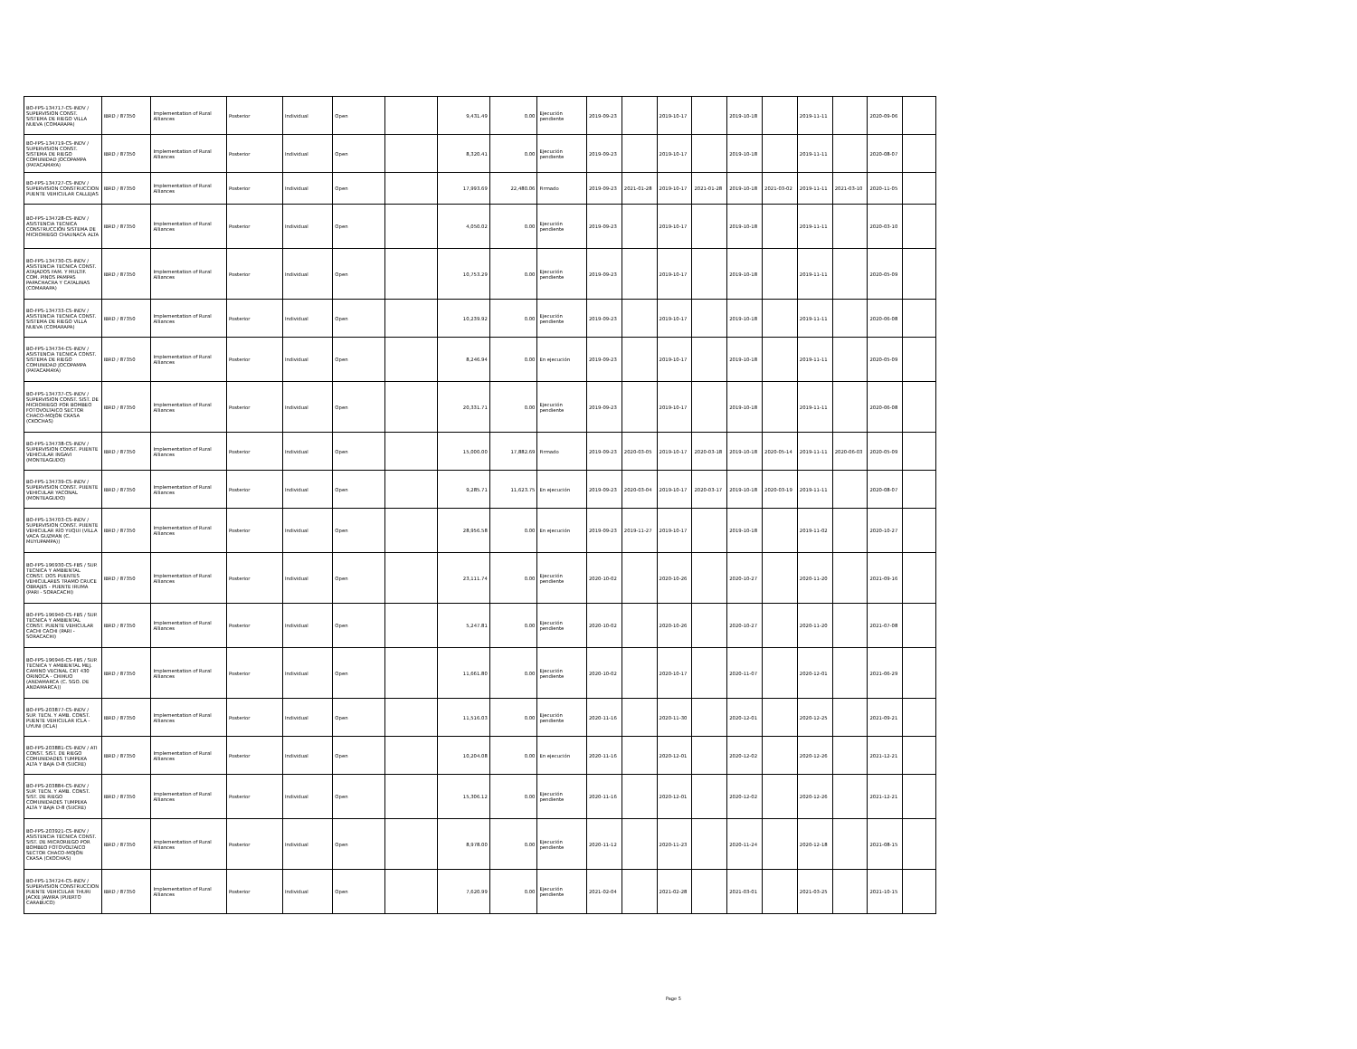| BO-FPS-134717-CS-INDV / SUPERVISION CONST. SISTEMA DE RIEGO VILLA NUEVA (COMARAPA) | IBRD / 87350 | Implementation of Rural Alliances | Posterior | Individual | Open | | 9,431.49 | 0.00 | Ejecución pendiente | 2019-09-23 | | 2019-10-17 | | 2019-10-18 | | 2019-11-11 | | 2020-09-06 | |
| BO-FPS-134719-CS-INDV / SUPERVISION CONST. SISTEMA DE RIEGO COMUNIDAD JOCOPAMPA (PATACAMAYA) | IBRD / 87350 | Implementation of Rural Alliances | Posterior | Individual | Open | | 8,320.41 | 0.00 | Ejecución pendiente | 2019-09-23 | | 2019-10-17 | | 2019-10-18 | | 2019-11-11 | | 2020-08-07 | |
| BO-FPS-134727-CS-INDV / SUPERVISION CONSTRUCCION PUENTE VEHICULAR CALLEJAS | IBRD / 87350 | Implementation of Rural Alliances | Posterior | Individual | Open | | 17,993.69 | 22,480.06 | Firmado | 2019-09-23 | 2021-01-28 | 2019-10-17 | 2021-01-28 | 2019-10-18 | 2021-03-02 | 2019-11-11 | 2021-03-10 | 2020-11-05 | |
| BO-FPS-134728-CS-INDV / ASISTENCIA TECNICA CONSTRUCCIÓN SISTEMA DE MICRORIEGO CHAUNACA ALTA | IBRD / 87350 | Implementation of Rural Alliances | Posterior | Individual | Open | | 4,050.02 | 0.00 | Ejecución pendiente | 2019-09-23 | | 2019-10-17 | | 2019-10-18 | | 2019-11-11 | | 2020-03-10 | |
| BO-FPS-134730-CS-INDV / ASISTENCIA TECNICA CONST. ATAJADOS FAM. Y MULTIF. COM. PINOS PAMPAS PAPACHACRA Y CATALINAS (COMARAPA) | IBRD / 87350 | Implementation of Rural Alliances | Posterior | Individual | Open | | 10,753.29 | 0.00 | Ejecución pendiente | 2019-09-23 | | 2019-10-17 | | 2019-10-18 | | 2019-11-11 | | 2020-05-09 | |
| BO-FPS-134733-CS-INDV / ASISTENCIA TECNICA CONST. SISTEMA DE RIEGO VILLA NUEVA (COMARAPA) | IBRD / 87350 | Implementation of Rural Alliances | Posterior | Individual | Open | | 10,239.92 | 0.00 | Ejecución pendiente | 2019-09-23 | | 2019-10-17 | | 2019-10-18 | | 2019-11-11 | | 2020-06-08 | |
| BO-FPS-134734-CS-INDV / ASISTENCIA TECNICA CONST. SISTEMA DE RIEGO COMUNIDAD JOCOPAMPA (PATACAMAYA) | IBRD / 87350 | Implementation of Rural Alliances | Posterior | Individual | Open | | 8,246.94 | 0.00 | En ejecución | 2019-09-23 | | 2019-10-17 | | 2019-10-18 | | 2019-11-11 | | 2020-05-09 | |
| BO-FPS-134737-CS-INDV / SUPERVISION CONST. SIST. DE MICRORIEGO POR BOMBEO FOTOVOLTAICO SECTOR CHACO-MOJÓN CKASA (CKOCHAS) | IBRD / 87350 | Implementation of Rural Alliances | Posterior | Individual | Open | | 20,331.71 | 0.00 | Ejecución pendiente | 2019-09-23 | | 2019-10-17 | | 2019-10-18 | | 2019-11-11 | | 2020-06-08 | |
| BO-FPS-134738-CS-INDV / SUPERVISION CONST. PUENTE VEHICULAR INGAVI (MONTEAGUDO) | IBRD / 87350 | Implementation of Rural Alliances | Posterior | Individual | Open | | 15,000.00 | 17,882.69 | Firmado | 2019-09-23 | 2020-03-05 | 2019-10-17 | 2020-03-18 | 2019-10-18 | 2020-05-14 | 2019-11-11 | 2020-06-03 | 2020-05-09 | |
| BO-FPS-134739-CS-INDV / SUPERVISION CONST. PUENTE VEHICULAR YACONAL (MONTEAGUDO) | IBRD / 87350 | Implementation of Rural Alliances | Posterior | Individual | Open | | 9,285.71 | 11,623.75 | En ejecución | 2019-09-23 | 2020-03-04 | 2019-10-17 | 2020-03-17 | 2019-10-18 | 2020-03-19 | 2019-11-11 | | 2020-08-07 | |
| BO-FPS-134703-CS-INDV / SUPERVISION CONST. PUENTE VEHICULAR RÍO YUQUI (VILLA VACA GUZMAN (C. MUYUPAMPA)) | IBRD / 87350 | Implementation of Rural Alliances | Posterior | Individual | Open | | 28,956.58 | 0.00 | En ejecución | 2019-09-23 | 2019-11-27 | 2019-10-17 | | 2019-10-18 | | 2019-11-02 | | 2020-10-27 | |
| BO-FPS-196930-CS-FBS / SUP. TECNICA Y AMBIENTAL CONST. DOS PUENTES VEHICULARES TRAMO CRUCE OBRAJES - PUENTE IRUMA (PARI - SORACACHI) | IBRD / 87350 | Implementation of Rural Alliances | Posterior | Individual | Open | | 23,111.74 | 0.00 | Ejecución pendiente | 2020-10-02 | | 2020-10-26 | | 2020-10-27 | | 2020-11-20 | | 2021-09-16 | |
| BO-FPS-196940-CS-FBS / SUP. TECNICA Y AMBIENTAL CONST. PUENTE VEHICULAR CACHI CACHI (PARI - SORACACHI) | IBRD / 87350 | Implementation of Rural Alliances | Posterior | Individual | Open | | 5,247.81 | 0.00 | Ejecución pendiente | 2020-10-02 | | 2020-10-26 | | 2020-10-27 | | 2020-11-20 | | 2021-07-08 | |
| BO-FPS-196946-CS-FBS / SUP. TECNICA Y AMBIENTAL MEJ. CAMINO VECINAL CRT 430 ORINOCA - CHIHUO (ANDAMARCA (C. SGO. DE ANDAMARCA)) | IBRD / 87350 | Implementation of Rural Alliances | Posterior | Individual | Open | | 11,661.80 | 0.00 | Ejecución pendiente | 2020-10-02 | | 2020-10-17 | | 2020-11-07 | | 2020-12-01 | | 2021-06-29 | |
| BO-FPS-203877-CS-INDV / SUP. TECN. Y AMB. CONST. PUENTE VEHICULAR ICLA - UYUNI (ICLA) | IBRD / 87350 | Implementation of Rural Alliances | Posterior | Individual | Open | | 11,516.03 | 0.00 | Ejecución pendiente | 2020-11-16 | | 2020-11-30 | | 2020-12-01 | | 2020-12-25 | | 2021-09-21 | |
| BO-FPS-203881-CS-INDV / ATI CONST. SIST. DE RIEGO COMUNIDADES TUMPEKA ALTA Y BAJA D-8 (SUCRE) | IBRD / 87350 | Implementation of Rural Alliances | Posterior | Individual | Open | | 10,204.08 | 0.00 | En ejecución | 2020-11-16 | | 2020-12-01 | | 2020-12-02 | | 2020-12-26 | | 2021-12-21 | |
| BO-FPS-203884-CS-INDV / SUP. TECN. Y AMB. CONST. SIST. DE RIEGO COMUNIDADES TUMPEKA ALTA Y BAJA D-8 (SUCRE) | IBRD / 87350 | Implementation of Rural Alliances | Posterior | Individual | Open | | 15,306.12 | 0.00 | Ejecución pendiente | 2020-11-16 | | 2020-12-01 | | 2020-12-02 | | 2020-12-26 | | 2021-12-21 | |
| BO-FPS-203921-CS-INDV / ASISTENCIA TÉCNICA CONST. SIST. DE MICRORIEGO POR BOMBEO FOTOVOLTAICO SECTOR CHACO-MOJÓN CKASA (CKOCHAS) | IBRD / 87350 | Implementation of Rural Alliances | Posterior | Individual | Open | | 8,978.00 | 0.00 | Ejecución pendiente | 2020-11-12 | | 2020-11-23 | | 2020-11-24 | | 2020-12-18 | | 2021-08-15 | |
| BO-FPS-134724-CS-INDV / SUPERVISION CONSTRUCCION PUENTE VEHICULAR THURI JACKE JAWIRA (PUERTO CARABUCO) | IBRD / 87350 | Implementation of Rural Alliances | Posterior | Individual | Open | | 7,620.99 | 0.00 | Ejecución pendiente | 2021-02-04 | | 2021-02-28 | | 2021-03-01 | | 2021-03-25 | | 2021-10-15 | |
Page 5